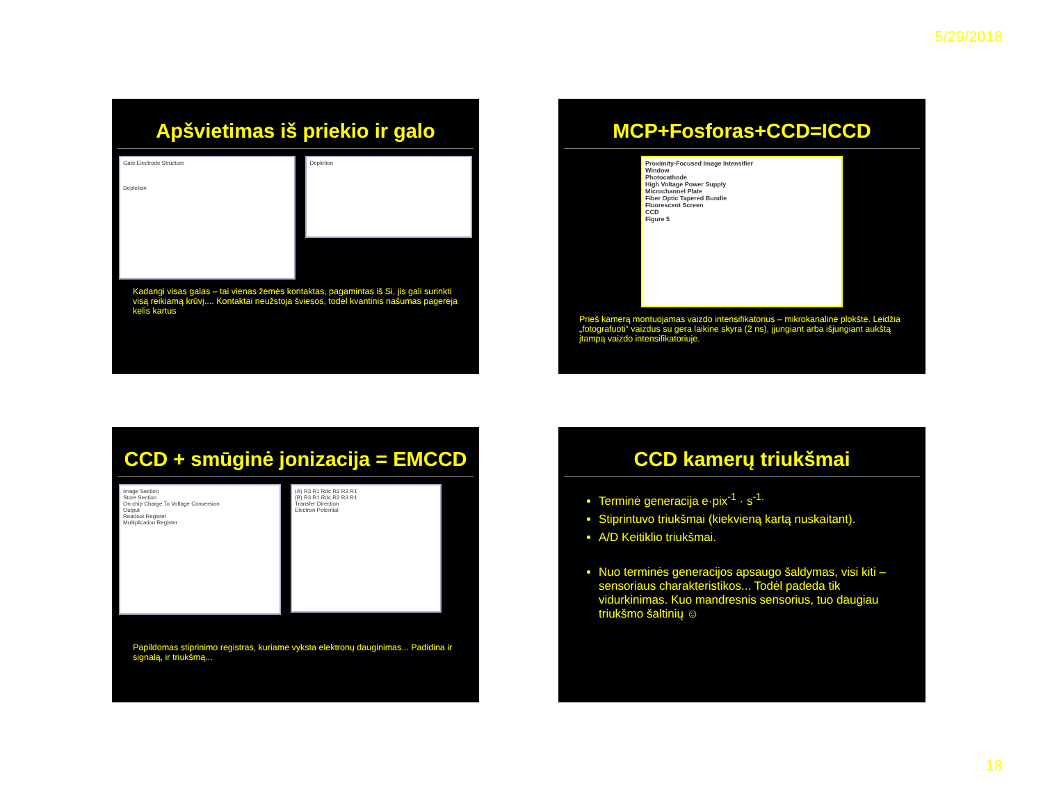5/29/2018
Apšvietimas iš priekio ir galo
Gate Electrode Structure
Depletion
Depletion
Kadangi visas galas – tai vienas žemės kontaktas, pagamintas iš Si, jis gali surinkti visą reikiamą krūvį.... Kontaktai neužstoja šviesos, todėl kvantinis našumas pagerėja kelis kartus
MCP+Fosforas+CCD=ICCD
Proximity-Focused Image Intensifier
Window
Photocathode
High Voltage Power Supply
Microchannel Plate
Fiber Optic Tapered Bundle
Fluorescent Screen
CCD
Figure 5
Prieš kamerą montuojamas vaizdo intensifikatorius – mikrokanalinė plokštė. Leidžia „fotografuoti“ vaizdus su gera laikine skyra (2 ns), įjungiant arba išjungiant aukštą įtampą vaizdo intensifikatoriuje.
CCD + smūginė jonizacija = EMCCD
Image Section
Store Section
On-chip Charge To Voltage Conversion
Output
Readout Register
Multiplication Register
(A) R3 R1 Rdc R2 R3 R1
(B) R3 R1 Rdc R2 R3 R1
Transfer Direction
Electron Potential
Papildomas stiprinimo registras, kuriame vyksta elektronų dauginimas... Padidina ir signalą, ir triukšmą...
CCD kamerų triukšmai
Terminė generacija e·pix<sup>-1</sup> · s<sup>-1.</sup>
Stiprintuvo triukšmai (kiekvieną kartą nuskaitant).
A/D Keitiklio triukšmai.
Nuo terminės generacijos apsaugo šaldymas, visi kiti – sensoriaus charakteristikos... Todėl padeda tik vidurkinimas. Kuo mandresnis sensorius, tuo daugiau triukšmo šaltinių ☺
18